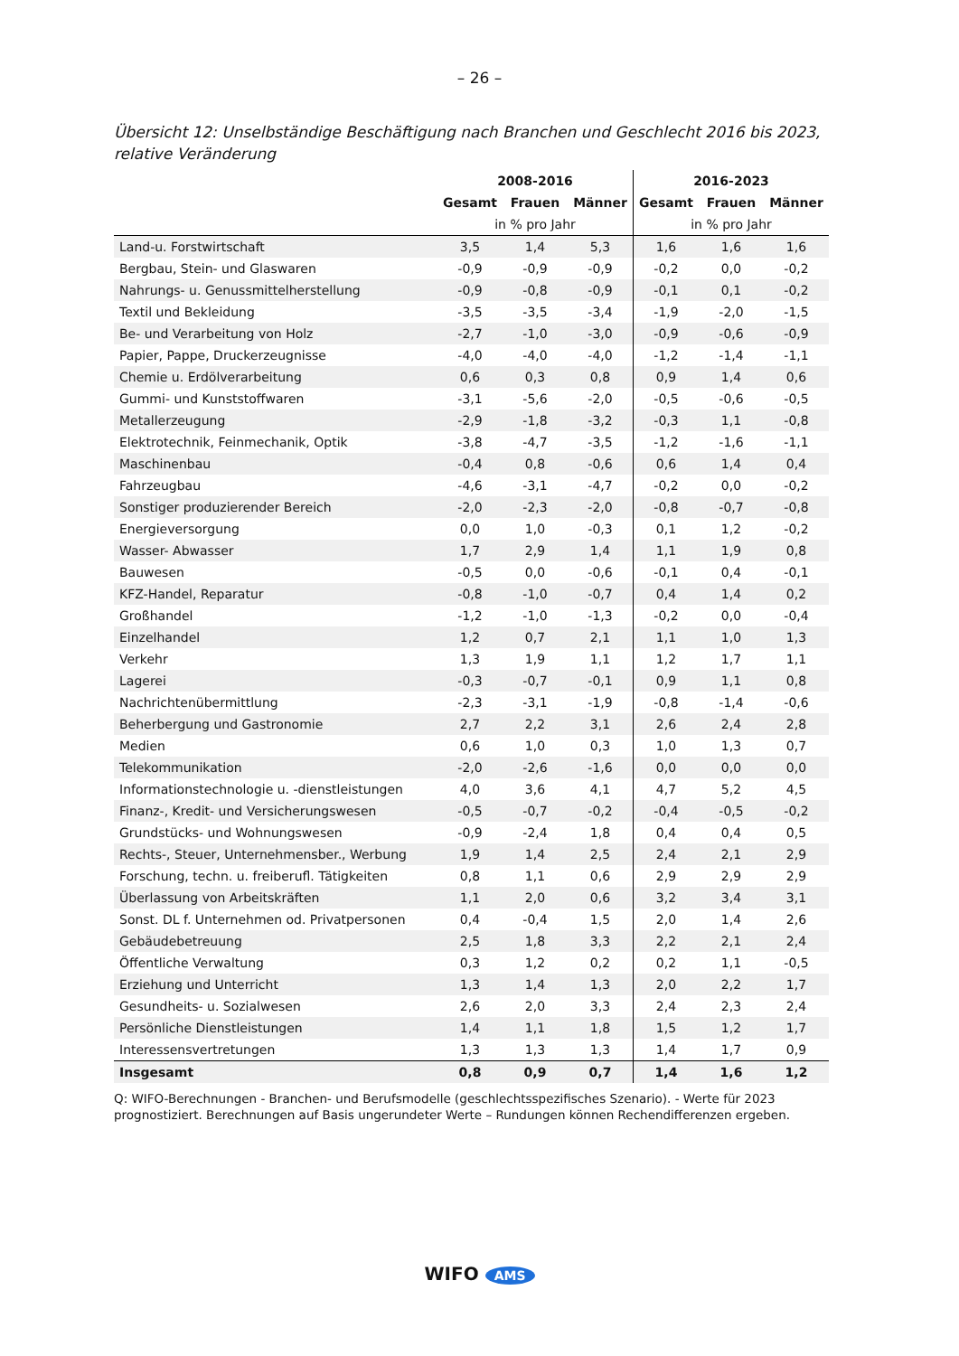– 26 –
Übersicht 12: Unselbständige Beschäftigung nach Branchen und Geschlecht 2016 bis 2023, relative Veränderung
| | 2008-2016 | | | 2016-2023 | | |
| --- | --- | --- | --- | --- | --- | --- |
| | Gesamt | Frauen | Männer | Gesamt | Frauen | Männer |
| | in % pro Jahr | | | in % pro Jahr | | |
| Land-u. Forstwirtschaft | 3,5 | 1,4 | 5,3 | 1,6 | 1,6 | 1,6 |
| Bergbau, Stein- und Glaswaren | -0,9 | -0,9 | -0,9 | -0,2 | 0,0 | -0,2 |
| Nahrungs- u. Genussmittelherstellung | -0,9 | -0,8 | -0,9 | -0,1 | 0,1 | -0,2 |
| Textil und Bekleidung | -3,5 | -3,5 | -3,4 | -1,9 | -2,0 | -1,5 |
| Be- und Verarbeitung von Holz | -2,7 | -1,0 | -3,0 | -0,9 | -0,6 | -0,9 |
| Papier, Pappe, Druckerzeugnisse | -4,0 | -4,0 | -4,0 | -1,2 | -1,4 | -1,1 |
| Chemie u. Erdölverarbeitung | 0,6 | 0,3 | 0,8 | 0,9 | 1,4 | 0,6 |
| Gummi- und Kunststoffwaren | -3,1 | -5,6 | -2,0 | -0,5 | -0,6 | -0,5 |
| Metallerzeugung | -2,9 | -1,8 | -3,2 | -0,3 | 1,1 | -0,8 |
| Elektrotechnik, Feinmechanik, Optik | -3,8 | -4,7 | -3,5 | -1,2 | -1,6 | -1,1 |
| Maschinenbau | -0,4 | 0,8 | -0,6 | 0,6 | 1,4 | 0,4 |
| Fahrzeugbau | -4,6 | -3,1 | -4,7 | -0,2 | 0,0 | -0,2 |
| Sonstiger produzierender Bereich | -2,0 | -2,3 | -2,0 | -0,8 | -0,7 | -0,8 |
| Energieversorgung | 0,0 | 1,0 | -0,3 | 0,1 | 1,2 | -0,2 |
| Wasser- Abwasser | 1,7 | 2,9 | 1,4 | 1,1 | 1,9 | 0,8 |
| Bauwesen | -0,5 | 0,0 | -0,6 | -0,1 | 0,4 | -0,1 |
| KFZ-Handel, Reparatur | -0,8 | -1,0 | -0,7 | 0,4 | 1,4 | 0,2 |
| Großhandel | -1,2 | -1,0 | -1,3 | -0,2 | 0,0 | -0,4 |
| Einzelhandel | 1,2 | 0,7 | 2,1 | 1,1 | 1,0 | 1,3 |
| Verkehr | 1,3 | 1,9 | 1,1 | 1,2 | 1,7 | 1,1 |
| Lagerei | -0,3 | -0,7 | -0,1 | 0,9 | 1,1 | 0,8 |
| Nachrichtenübermittlung | -2,3 | -3,1 | -1,9 | -0,8 | -1,4 | -0,6 |
| Beherbergung und Gastronomie | 2,7 | 2,2 | 3,1 | 2,6 | 2,4 | 2,8 |
| Medien | 0,6 | 1,0 | 0,3 | 1,0 | 1,3 | 0,7 |
| Telekommunikation | -2,0 | -2,6 | -1,6 | 0,0 | 0,0 | 0,0 |
| Informationstechnologie u. -dienstleistungen | 4,0 | 3,6 | 4,1 | 4,7 | 5,2 | 4,5 |
| Finanz-, Kredit- und Versicherungswesen | -0,5 | -0,7 | -0,2 | -0,4 | -0,5 | -0,2 |
| Grundstücks- und Wohnungswesen | -0,9 | -2,4 | 1,8 | 0,4 | 0,4 | 0,5 |
| Rechts-, Steuer, Unternehmensber., Werbung | 1,9 | 1,4 | 2,5 | 2,4 | 2,1 | 2,9 |
| Forschung, techn. u. freiberufl. Tätigkeiten | 0,8 | 1,1 | 0,6 | 2,9 | 2,9 | 2,9 |
| Überlassung von Arbeitskräften | 1,1 | 2,0 | 0,6 | 3,2 | 3,4 | 3,1 |
| Sonst. DL f. Unternehmen od. Privatpersonen | 0,4 | -0,4 | 1,5 | 2,0 | 1,4 | 2,6 |
| Gebäudebetreuung | 2,5 | 1,8 | 3,3 | 2,2 | 2,1 | 2,4 |
| Öffentliche Verwaltung | 0,3 | 1,2 | 0,2 | 0,2 | 1,1 | -0,5 |
| Erziehung und Unterricht | 1,3 | 1,4 | 1,3 | 2,0 | 2,2 | 1,7 |
| Gesundheits- u. Sozialwesen | 2,6 | 2,0 | 3,3 | 2,4 | 2,3 | 2,4 |
| Persönliche Dienstleistungen | 1,4 | 1,1 | 1,8 | 1,5 | 1,2 | 1,7 |
| Interessensvertretungen | 1,3 | 1,3 | 1,3 | 1,4 | 1,7 | 0,9 |
| Insgesamt | 0,8 | 0,9 | 0,7 | 1,4 | 1,6 | 1,2 |
Q: WIFO-Berechnungen - Branchen- und Berufsmodelle (geschlechtsspezifisches Szenario). - Werte für 2023 prognostiziert. Berechnungen auf Basis ungerundeter Werte – Rundungen können Rechendifferenzen ergeben.
WIFO AMS